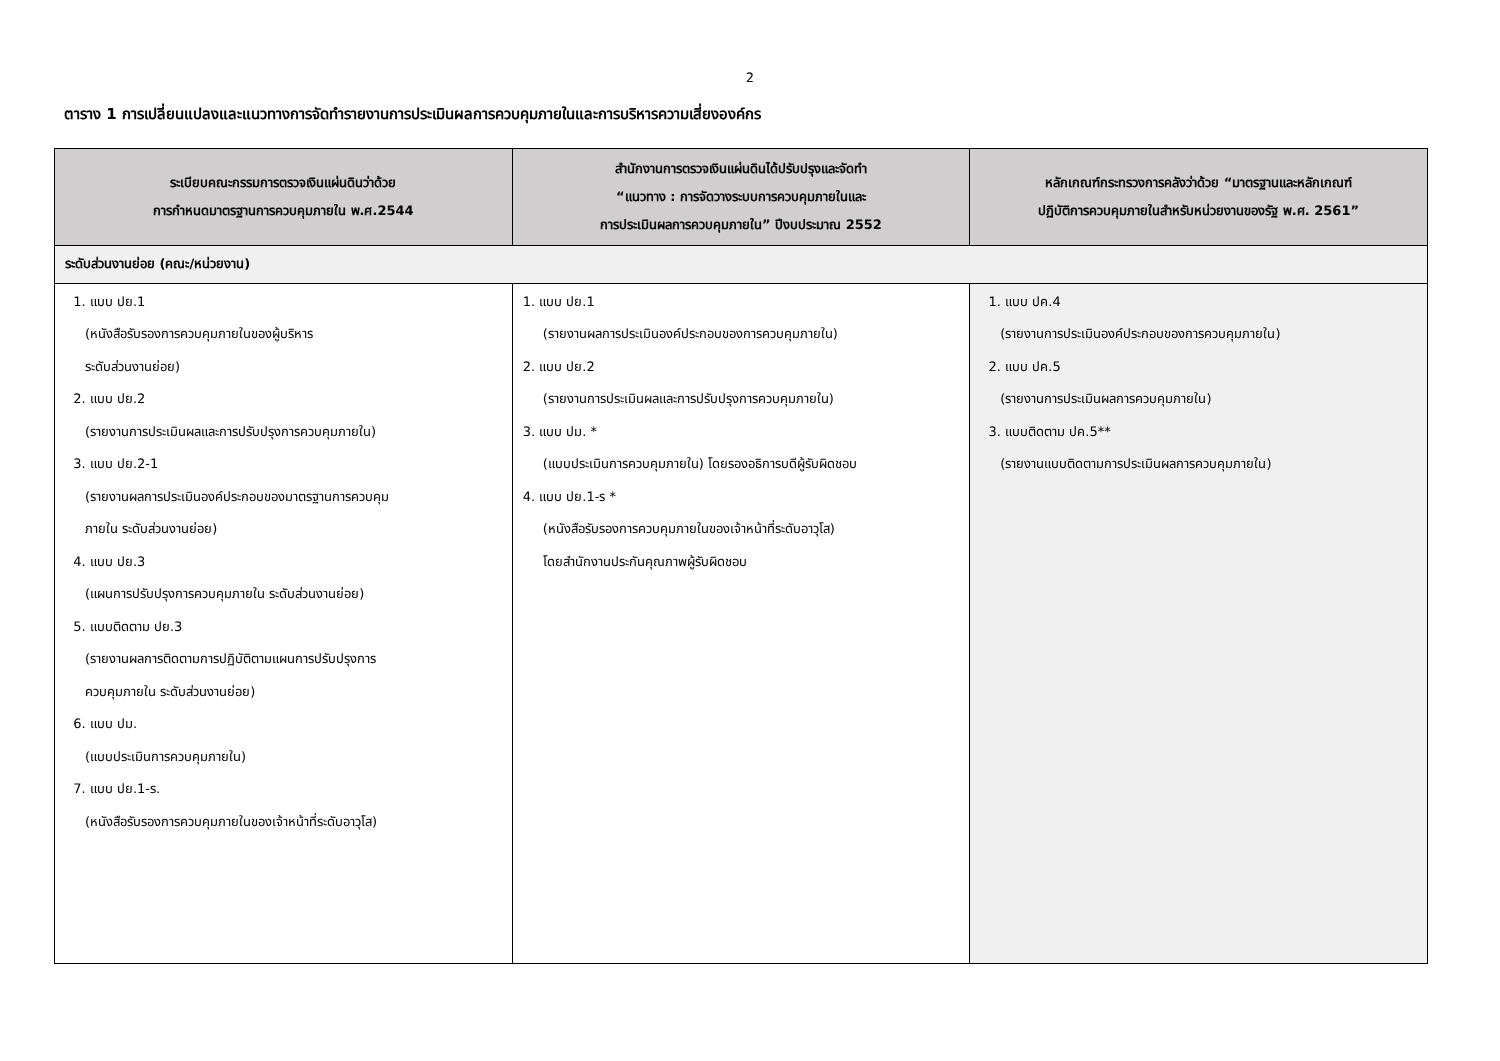2
ตาราง 1 การเปลี่ยนแปลงและแนวทางการจัดทำรายงานการประเมินผลการควบคุมภายในและการบริหารความเสี่ยงองค์กร
| ระเบียบคณะกรรมการตรวจเงินแผ่นดินว่าด้วย การกำหนดมาตรฐานการควบคุมภายใน พ.ศ.2544 | สำนักงานการตรวจเงินแผ่นดินได้ปรับปรุงและจัดทำ “แนวทาง : การจัดวางระบบการควบคุมภายในและ การประเมินผลการควบคุมภายใน” ปีงบประมาณ 2552 | หลักเกณฑ์กระทรวงการคลังว่าด้วย “มาตรฐานและหลักเกณฑ์ ปฏิบัติการควบคุมภายในสำหรับหน่วยงานของรัฐ พ.ศ. 2561” |
| --- | --- | --- |
| ระดับส่วนงานย่อย (คณะ/หน่วยงาน) | | |
| 1. แบบ ปย.1 (หนังสือรับรองการควบคุมภายในของผู้บริหาร ระดับส่วนงานย่อย) 2. แบบ ปย.2 (รายงานการประเมินผลและการปรับปรุงการควบคุมภายใน) 3. แบบ ปย.2-1 (รายงานผลการประเมินองค์ประกอบของมาตรฐานการควบคุม ภายใน ระดับส่วนงานย่อย) 4. แบบ ปย.3 (แผนการปรับปรุงการควบคุมภายใน ระดับส่วนงานย่อย) 5. แบบติดตาม ปย.3 (รายงานผลการติดตามการปฏิบัติตามแผนการปรับปรุงการ ควบคุมภายใน ระดับส่วนงานย่อย) 6. แบบ ปม. (แบบประเมินการควบคุมภายใน) 7. แบบ ปย.1-ร. (หนังสือรับรองการควบคุมภายในของเจ้าหน้าที่ระดับอาวุโส) | 1. แบบ ปย.1 (รายงานผลการประเมินองค์ประกอบของการควบคุมภายใน) 2. แบบ ปย.2 (รายงานการประเมินผลและการปรับปรุงการควบคุมภายใน) 3. แบบ ปม. * (แบบประเมินการควบคุมภายใน) โดยรองอธิการบดีผู้รับผิดชอบ 4. แบบ ปย.1-ร * (หนังสือรับรองการควบคุมภายในของเจ้าหน้าที่ระดับอาวุโส) โดยสำนักงานประกันคุณภาพผู้รับผิดชอบ | 1. แบบ ปค.4 (รายงานการประเมินองค์ประกอบของการควบคุมภายใน) 2. แบบ ปค.5 (รายงานการประเมินผลการควบคุมภายใน) 3. แบบติดตาม ปค.5** (รายงานแบบติดตามการประเมินผลการควบคุมภายใน) |